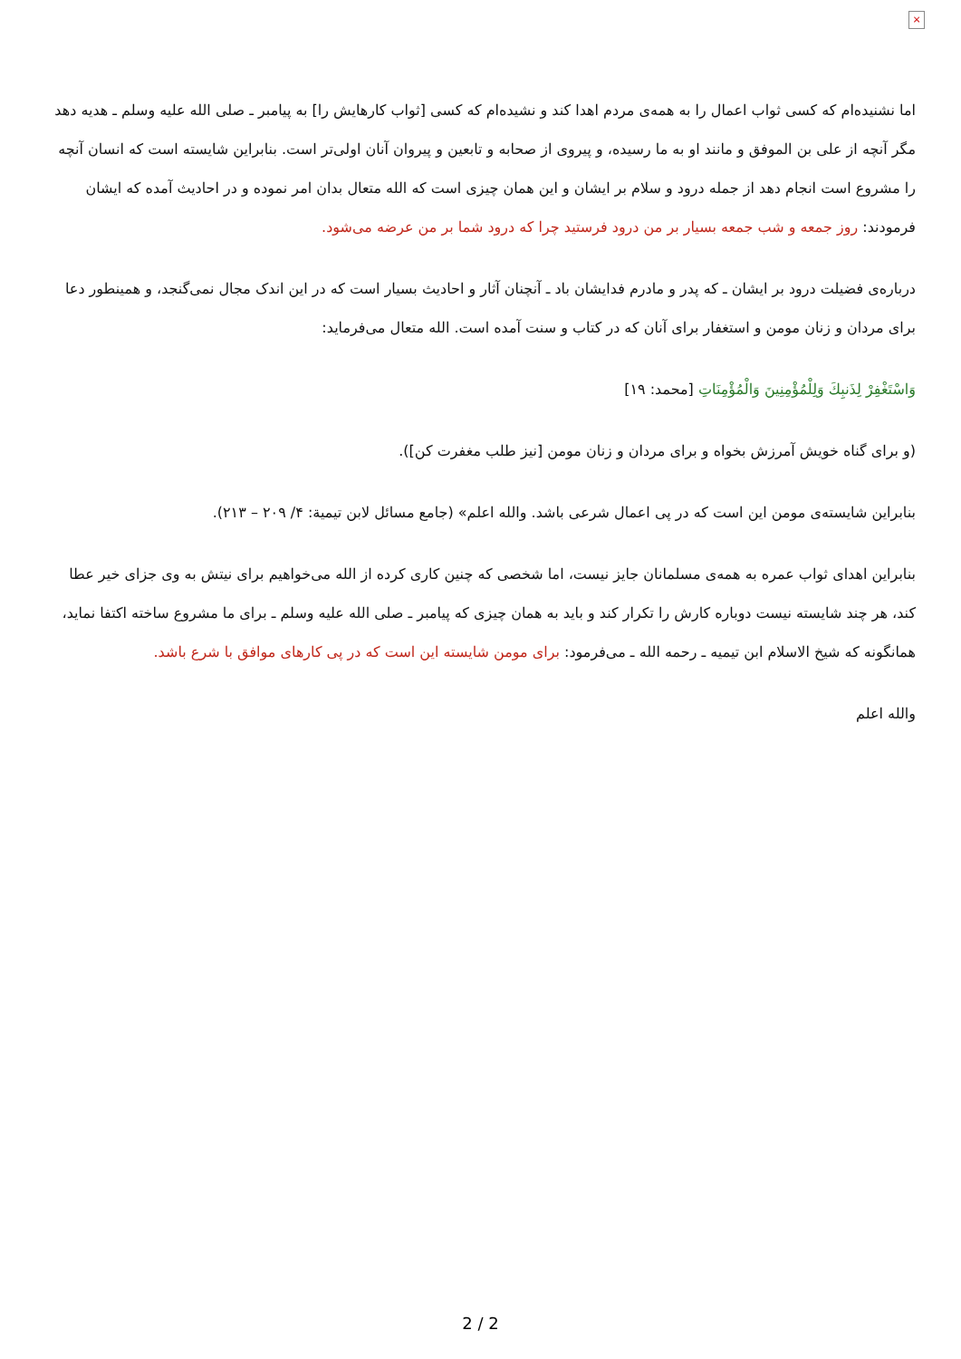×
اما نشنیده‌ام که کسی ثواب اعمال را به همه‌ی مردم اهدا کند و نشیده‌ام که کسی [ثواب کارهایش را] به پیامبر ـ صلی الله علیه وسلم ـ هدیه دهد مگر آنچه از علی بن الموفق و مانند او به ما رسیده، و پیروی از صحابه و تابعین و پیروان آنان اولی‌تر است. بنابراین شایسته است که انسان آنچه را مشروع است انجام دهد از جمله درود و سلام بر ایشان و این همان چیزی است که الله متعال بدان امر نموده و در احادیث آمده که ایشان فرمودند: روز جمعه و شب جمعه بسیار بر من درود فرستید چرا که درود شما بر من عرضه می‌شود.
درباره‌ی فضیلت درود بر ایشان ـ که پدر و مادرم فدایشان باد ـ آنچنان آثار و احادیث بسیار است که در این اندک مجال نمی‌گنجد، و همینطور دعا برای مردان و زنان مومن و استغفار برای آنان که در کتاب و سنت آمده است. الله متعال می‌فرماید:
وَاسْتَغْفِرْ لِذَنبِكَ وَلِلْمُؤْمِنِينَ وَالْمُؤْمِنَاتِ [محمد: ۱۹]
(و برای گناه خویش آمرزش بخواه و برای مردان و زنان مومن [نیز طلب مغفرت کن]).
بنابراین شایسته‌ی مومن این است که در پی اعمال شرعی باشد. والله اعلم» (جامع مسائل لابن تيمية: ۴/ ۲۰۹ – ۲۱۳).
بنابراین اهدای ثواب عمره به همه‌ی مسلمانان جایز نیست، اما شخصی که چنین کاری کرده از الله می‌خواهیم برای نیتش به وی جزای خیر عطا کند، هر چند شایسته نیست دوباره کارش را تکرار کند و باید به همان چیزی که پیامبر ـ صلی الله علیه وسلم ـ برای ما مشروع ساخته اکتفا نماید، همانگونه که شیخ الاسلام ابن تیمیه ـ رحمه الله ـ می‌فرمود: برای مومن شایسته این است که در پی کارهای موافق با شرع باشد.
والله اعلم
2 / 2